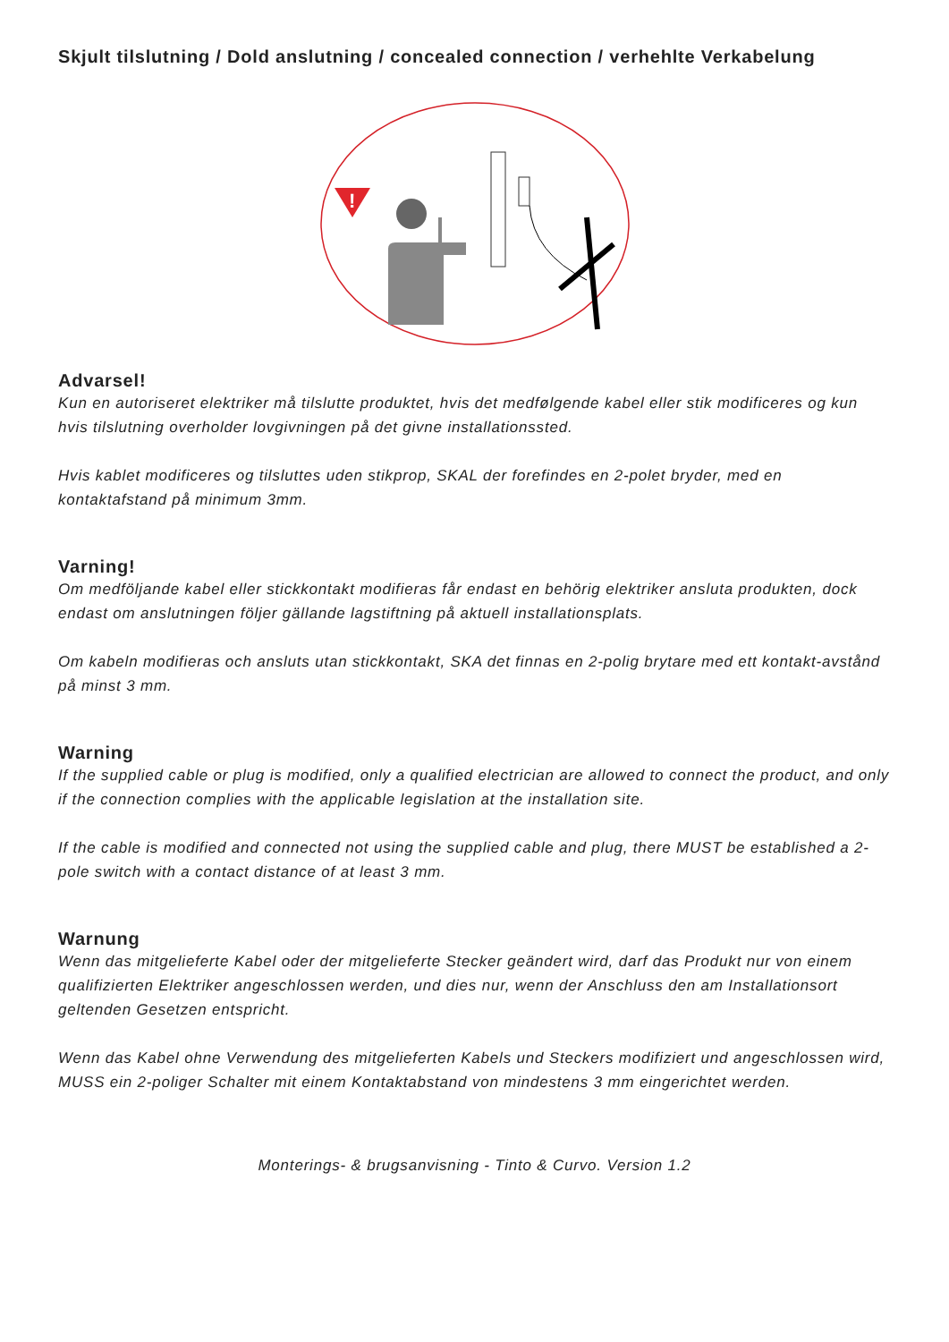Skjult tilslutning / Dold anslutning / concealed connection / verhehlte Verkabelung
!
Advarsel!
Kun en autoriseret elektriker må tilslutte produktet, hvis det medfølgende kabel eller stik modificeres og kun hvis tilslutning overholder lovgivningen på det givne installationssted.
Hvis kablet modificeres og tilsluttes uden stikprop, SKAL der forefindes en 2-polet bryder, med en kontaktafstand på minimum 3mm.
Varning!
Om medföljande kabel eller stickkontakt modifieras får endast en behörig elektriker ansluta produkten, dock endast om anslutningen följer gällande lagstiftning på aktuell installationsplats.
Om kabeln modifieras och ansluts utan stickkontakt, SKA det finnas en 2-polig brytare med ett kontakt-avstånd på minst 3 mm.
Warning
If the supplied cable or plug is modified, only a qualified electrician are allowed to connect the product, and only if the connection complies with the applicable legislation at the installation site.
If the cable is modified and connected not using the supplied cable and plug, there MUST be established a 2-pole switch with a contact distance of at least 3 mm.
Warnung
Wenn das mitgelieferte Kabel oder der mitgelieferte Stecker geändert wird, darf das Produkt nur von einem qualifizierten Elektriker angeschlossen werden, und dies nur, wenn der Anschluss den am Installationsort geltenden Gesetzen entspricht.
Wenn das Kabel ohne Verwendung des mitgelieferten Kabels und Steckers modifiziert und angeschlossen wird, MUSS ein 2-poliger Schalter mit einem Kontaktabstand von mindestens 3 mm eingerichtet werden.
Monterings- & brugsanvisning - Tinto & Curvo. Version 1.2